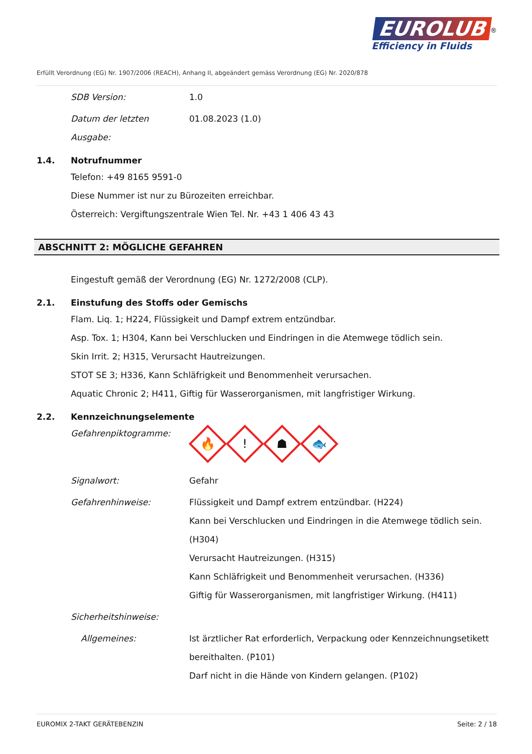EUROLUB<sup>®</sup>
Efficiency in Fluids
Erfüllt Verordnung (EG) Nr. 1907/2006 (REACH), Anhang II, abgeändert gemäss Verordnung (EG) Nr. 2020/878
SDB Version: 1.0
Datum der letzten
Ausgabe:
01.08.2023 (1.0)
1.4. Notrufnummer
Telefon: +49 8165 9591-0
Diese Nummer ist nur zu Bürozeiten erreichbar.
Österreich: Vergiftungszentrale Wien Tel. Nr. +43 1 406 43 43
ABSCHNITT 2: MÖGLICHE GEFAHREN
Eingestuft gemäß der Verordnung (EG) Nr. 1272/2008 (CLP).
2.1. Einstufung des Stoffs oder Gemischs
Flam. Liq. 1; H224, Flüssigkeit und Dampf extrem entzündbar.
Asp. Tox. 1; H304, Kann bei Verschlucken und Eindringen in die Atemwege tödlich sein.
Skin Irrit. 2; H315, Verursacht Hautreizungen.
STOT SE 3; H336, Kann Schläfrigkeit und Benommenheit verursachen.
Aquatic Chronic 2; H411, Giftig für Wasserorganismen, mit langfristiger Wirkung.
2.2. Kennzeichnungselemente
Gefahrenpiktogramme:
🔥! ☗ 🐟
Signalwort: Gefahr
Gefahrenhinweise: Flüssigkeit und Dampf extrem entzündbar. (H224)
Kann bei Verschlucken und Eindringen in die Atemwege tödlich sein. (H304)
Verursacht Hautreizungen. (H315)
Kann Schläfrigkeit und Benommenheit verursachen. (H336)
Giftig für Wasserorganismen, mit langfristiger Wirkung. (H411)
Sicherheitshinweise:
Allgemeines: Ist ärztlicher Rat erforderlich, Verpackung oder Kennzeichnungsetikett bereithalten. (P101)
Darf nicht in die Hände von Kindern gelangen. (P102)
EUROMIX 2-TAKT GERÄTEBENZIN Seite: 2 / 18